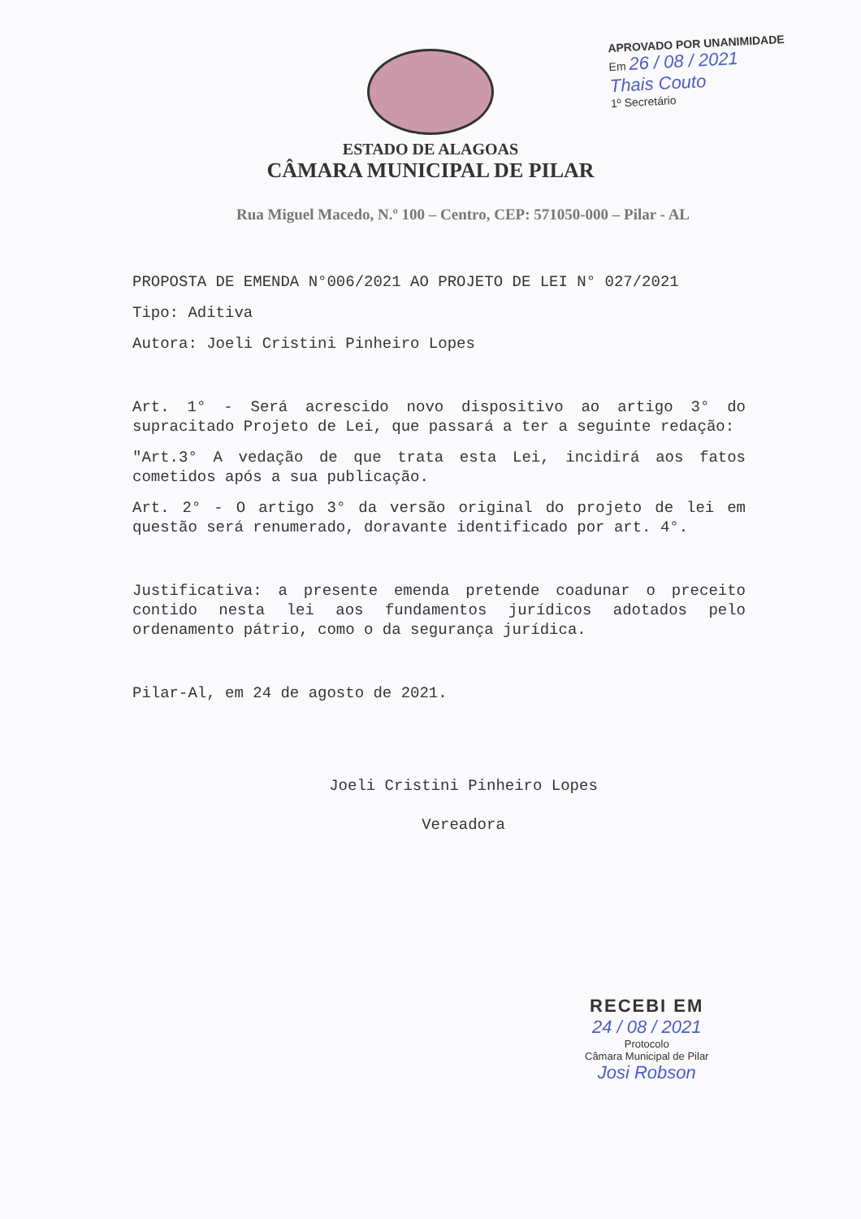APROVADO POR UNANIMIDADE
Em 26 / 08 / 2021
Thais Couto
1º Secretário
ESTADO DE ALAGOAS
CÂMARA MUNICIPAL DE PILAR
Rua Miguel Macedo, N.º 100 – Centro, CEP: 571050-000 – Pilar - AL
PROPOSTA DE EMENDA N°006/2021 AO PROJETO DE LEI N° 027/2021
Tipo: Aditiva
Autora: Joeli Cristini Pinheiro Lopes
Art. 1° - Será acrescido novo dispositivo ao artigo 3° do supracitado Projeto de Lei, que passará a ter a seguinte redação:
"Art.3° A vedação de que trata esta Lei, incidirá aos fatos cometidos após a sua publicação.
Art. 2° - O artigo 3° da versão original do projeto de lei em questão será renumerado, doravante identificado por art. 4°.
Justificativa: a presente emenda pretende coadunar o preceito contido nesta lei aos fundamentos jurídicos adotados pelo ordenamento pátrio, como o da segurança jurídica.
Pilar-Al, em 24 de agosto de 2021.
Joeli Cristini Pinheiro Lopes
Vereadora
RECEBI EM
24 / 08 / 2021
Protocolo
Câmara Municipal de Pilar
Josi Robson